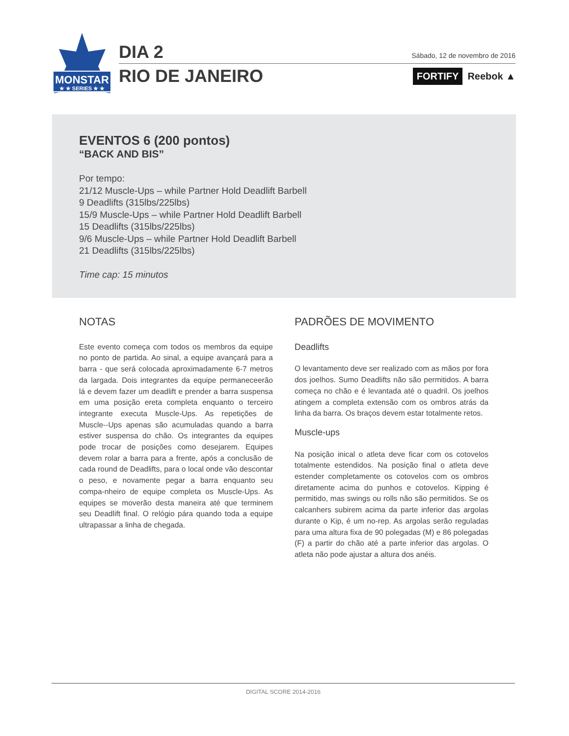MONSTAR
★ ★ SERIES ★ ★
DIA 2 Sábado, 12 de novembro de 2016
RIO DE JANEIRO FORTIFY Reebok ▲
EVENTOS 6 (200 pontos)
“BACK AND BIS”
Por tempo:
21/12 Muscle-Ups – while Partner Hold Deadlift Barbell
9 Deadlifts (315lbs/225lbs)
15/9 Muscle-Ups – while Partner Hold Deadlift Barbell
15 Deadlifts (315lbs/225lbs)
9/6 Muscle-Ups – while Partner Hold Deadlift Barbell
21 Deadlifts (315lbs/225lbs)
Time cap: 15 minutos
NOTAS
Este evento começa com todos os membros da equipe no ponto de partida. Ao sinal, a equipe avançará para a barra - que será colocada aproximadamente 6-7 metros da largada. Dois integrantes da equipe permaneceerão lá e devem fazer um deadlift e prender a barra suspensa em uma posição ereta completa enquanto o terceiro integrante executa Muscle-Ups. As repetições de Muscle--Ups apenas são acumuladas quando a barra estiver suspensa do chão. Os integrantes da equipes pode trocar de posições como desejarem. Equipes devem rolar a barra para a frente, após a conclusão de cada round de Deadlifts, para o local onde vão descontar o peso, e novamente pegar a barra enquanto seu compa-nheiro de equipe completa os Muscle-Ups. As equipes se moverão desta maneira até que terminem seu Deadlift final. O relógio pára quando toda a equipe ultrapassar a linha de chegada.
PADRÕES DE MOVIMENTO
Deadlifts
O levantamento deve ser realizado com as mãos por fora dos joelhos. Sumo Deadlifts não são permitidos. A barra começa no chão e é levantada até o quadril. Os joelhos atingem a completa extensão com os ombros atrás da linha da barra. Os braços devem estar totalmente retos.
Muscle-ups
Na posição inical o atleta deve ficar com os cotovelos totalmente estendidos. Na posição final o atleta deve estender completamente os cotovelos com os ombros diretamente acima do punhos e cotovelos. Kipping é permitido, mas swings ou rolls não são permitidos. Se os calcanhers subirem acima da parte inferior das argolas durante o Kip, é um no-rep. As argolas serão reguladas para uma altura fixa de 90 polegadas (M) e 86 polegadas (F) a partir do chão até a parte inferior das argolas. O atleta não pode ajustar a altura dos anéis.
DIGITAL SCORE 2014-2016